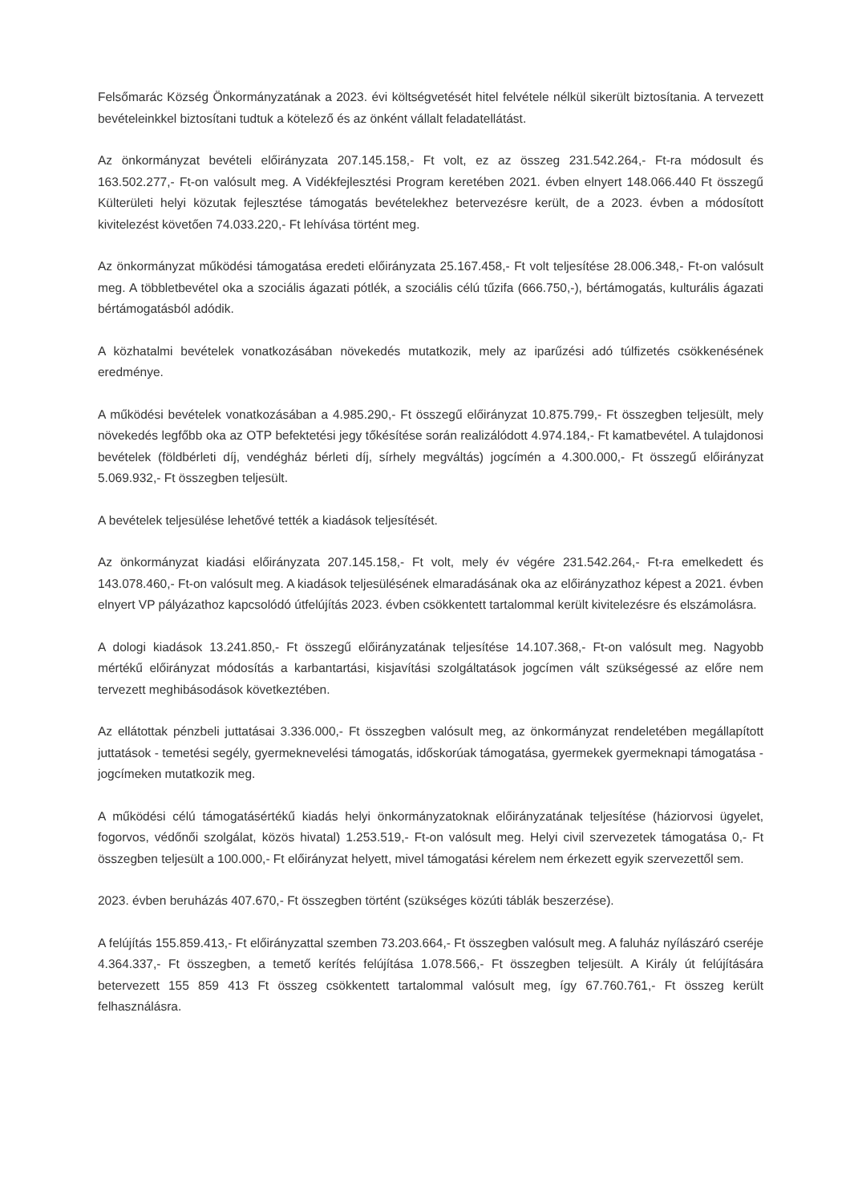Felsőmarác Község Önkormányzatának a 2023. évi költségvetését hitel felvétele nélkül sikerült biztosítania. A tervezett bevételeinkkel biztosítani tudtuk a kötelező és az önként vállalt feladatellátást.
Az önkormányzat bevételi előirányzata 207.145.158,- Ft volt, ez az összeg 231.542.264,- Ft-ra módosult és 163.502.277,- Ft-on valósult meg. A Vidékfejlesztési Program keretében 2021. évben elnyert 148.066.440 Ft összegű Külterületi helyi közutak fejlesztése támogatás bevételekhez betervezésre került, de a 2023. évben a módosított kivitelezést követően 74.033.220,- Ft lehívása történt meg.
Az önkormányzat működési támogatása eredeti előirányzata 25.167.458,- Ft volt teljesítése 28.006.348,- Ft-on valósult meg. A többletbevétel oka a szociális ágazati pótlék, a szociális célú tűzifa (666.750,-), bértámogatás, kulturális ágazati bértámogatásból adódik.
A közhatalmi bevételek vonatkozásában növekedés mutatkozik, mely az iparűzési adó túlfizetés csökkenésének eredménye.
A működési bevételek vonatkozásában a 4.985.290,- Ft összegű előirányzat 10.875.799,- Ft összegben teljesült, mely növekedés legfőbb oka az OTP befektetési jegy tőkésítése során realizálódott 4.974.184,- Ft kamatbevétel. A tulajdonosi bevételek (földbérleti díj, vendégház bérleti díj, sírhely megváltás) jogcímén a 4.300.000,- Ft összegű előirányzat 5.069.932,- Ft összegben teljesült.
A bevételek teljesülése lehetővé tették a kiadások teljesítését.
Az önkormányzat kiadási előirányzata 207.145.158,- Ft volt, mely év végére 231.542.264,- Ft-ra emelkedett és 143.078.460,- Ft-on valósult meg. A kiadások teljesülésének elmaradásának oka az előirányzathoz képest a 2021. évben elnyert VP pályázathoz kapcsolódó útfelújítás 2023. évben csökkentett tartalommal került kivitelezésre és elszámolásra.
A dologi kiadások 13.241.850,- Ft összegű előirányzatának teljesítése 14.107.368,- Ft-on valósult meg. Nagyobb mértékű előirányzat módosítás a karbantartási, kisjavítási szolgáltatások jogcímen vált szükségessé az előre nem tervezett meghibásodások következtében.
Az ellátottak pénzbeli juttatásai 3.336.000,- Ft összegben valósult meg, az önkormányzat rendeletében megállapított juttatások - temetési segély, gyermeknevelési támogatás, időskorúak támogatása, gyermekek gyermeknapi támogatása - jogcímeken mutatkozik meg.
A működési célú támogatásértékű kiadás helyi önkormányzatoknak előirányzatának teljesítése (háziorvosi ügyelet, fogorvos, védőnői szolgálat, közös hivatal) 1.253.519,- Ft-on valósult meg. Helyi civil szervezetek támogatása 0,- Ft összegben teljesült a 100.000,- Ft előirányzat helyett, mivel támogatási kérelem nem érkezett egyik szervezettől sem.
2023. évben beruházás 407.670,- Ft összegben történt (szükséges közúti táblák beszerzése).
A felújítás 155.859.413,- Ft előirányzattal szemben 73.203.664,- Ft összegben valósult meg. A faluház nyílászáró cseréje 4.364.337,- Ft összegben, a temető kerítés felújítása 1.078.566,- Ft összegben teljesült. A Király út felújítására betervezett 155 859 413 Ft összeg csökkentett tartalommal valósult meg, így 67.760.761,- Ft összeg került felhasználásra.